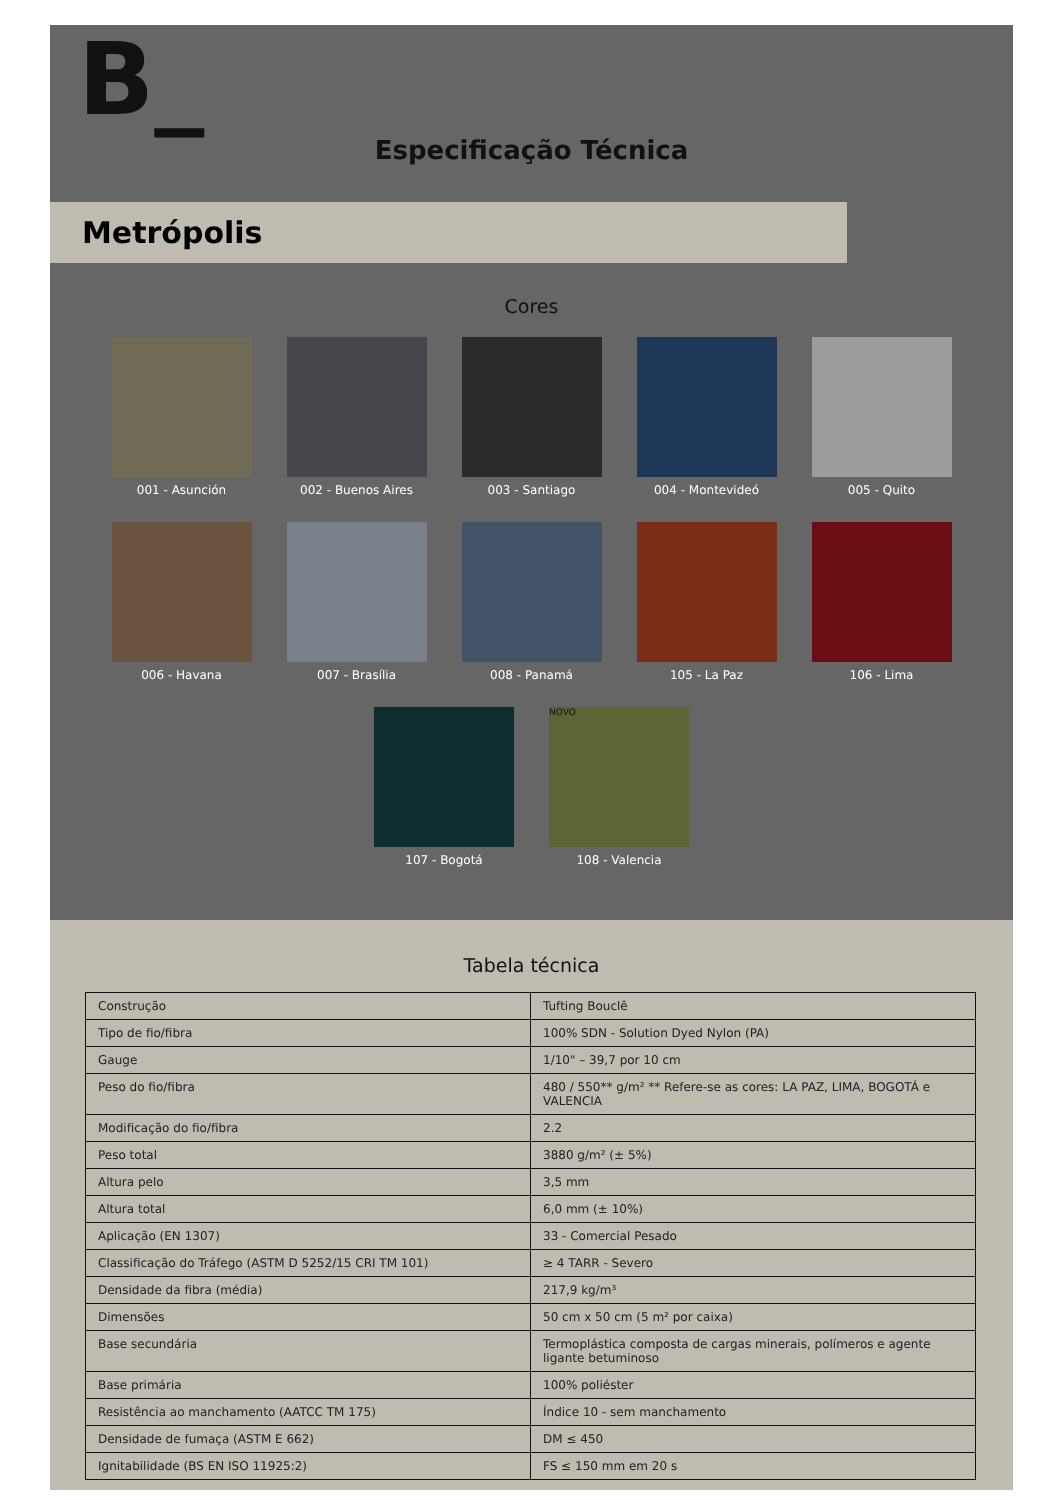B_
Especificação Técnica
Metrópolis
Cores
001 - Asunción
002 - Buenos Aires
003 - Santiago
004 - Montevideó
005 - Quito
006 - Havana
007 - Brasília
008 - Panamá
105 - La Paz
106 - Lima
107 - Bogotá
NOVO
108 - Valencia
Tabela técnica
| Construção | Tufting Bouclê |
| Tipo de fio/fibra | 100% SDN - Solution Dyed Nylon (PA) |
| Gauge | 1/10" – 39,7 por 10 cm |
| Peso do fio/fibra | 480 / 550** g/m² ** Refere-se as cores: LA PAZ, LIMA, BOGOTÁ e VALENCIA |
| Modificação do fio/fibra | 2.2 |
| Peso total | 3880 g/m² (± 5%) |
| Altura pelo | 3,5 mm |
| Altura total | 6,0 mm (± 10%) |
| Aplicação (EN 1307) | 33 - Comercial Pesado |
| Classificação do Tráfego (ASTM D 5252/15 CRI TM 101) | ≥ 4 TARR - Severo |
| Densidade da fibra (média) | 217,9 kg/m³ |
| Dimensões | 50 cm x 50 cm (5 m² por caixa) |
| Base secundária | Termoplástica composta de cargas minerais, polímeros e agente ligante betuminoso |
| Base primária | 100% poliéster |
| Resistência ao manchamento (AATCC TM 175) | Índice 10 - sem manchamento |
| Densidade de fumaça (ASTM E 662) | DM ≤ 450 |
| Ignitabilidade (BS EN ISO 11925:2) | FS ≤ 150 mm em 20 s |